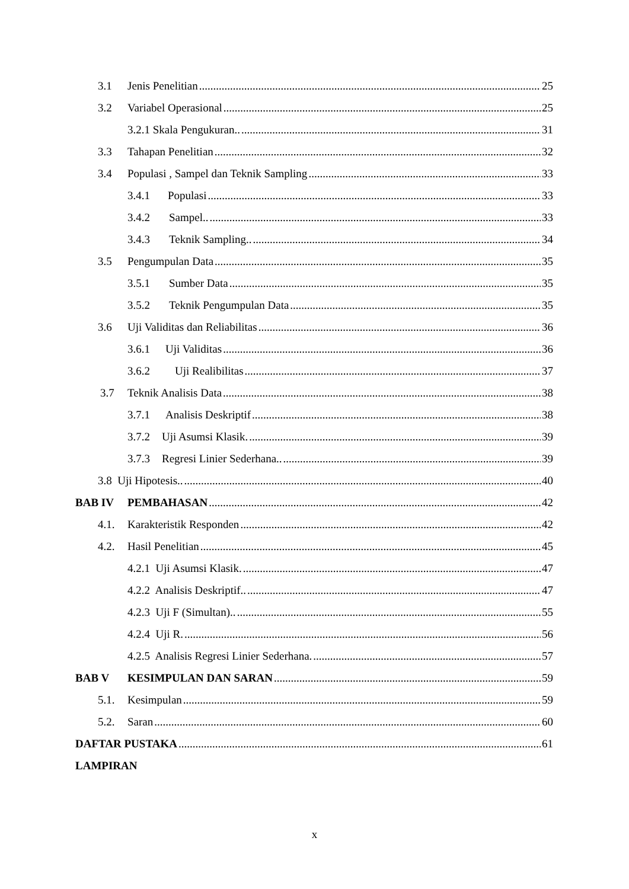3.1 Jenis Penelitian 25
3.2 Variabel Operasional 25
3.2.1 Skala Pengukuran.. 31
3.3 Tahapan Penelitian 32
3.4 Populasi , Sampel dan Teknik Sampling 33
3.4.1 Populasi 33
3.4.2 Sampel.. 33
3.4.3 Teknik Sampling.. 34
3.5 Pengumpulan Data 35
3.5.1 Sumber Data 35
3.5.2 Teknik Pengumpulan Data 35
3.6 Uji Validitas dan Reliabilitas 36
3.6.1 Uji Validitas 36
3.6.2 Uji Realibilitas 37
3.7 Teknik Analisis Data 38
3.7.1 Analisis Deskriptif 38
3.7.2 Uji Asumsi Klasik. 39
3.7.3 Regresi Linier Sederhana.. 39
3.8 Uji Hipotesis.. 40
BAB IV PEMBAHASAN 42
4.1. Karakteristik Responden 42
4.2. Hasil Penelitian 45
4.2.1 Uji Asumsi Klasik. 47
4.2.2 Analisis Deskriptif.. 47
4.2.3 Uji F (Simultan).. 55
4.2.4 Uji R. 56
4.2.5 Analisis Regresi Linier Sederhana. 57
BAB V KESIMPULAN DAN SARAN 59
5.1. Kesimpulan 59
5.2. Saran 60
DAFTAR PUSTAKA 61
LAMPIRAN
x